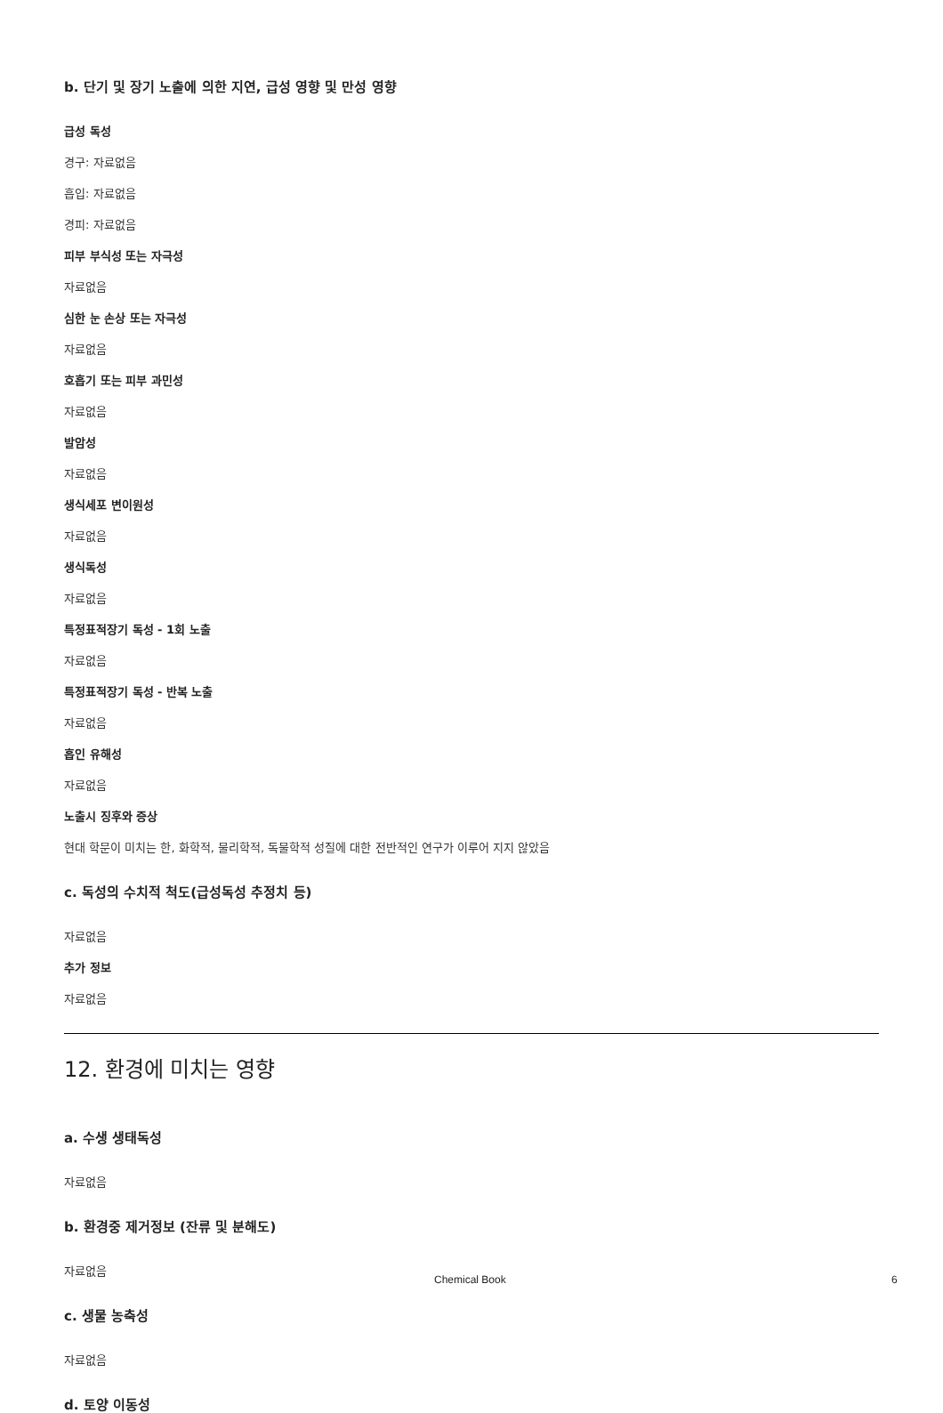b. 단기 및 장기 노출에 의한 지연, 급성 영향 및 만성 영향
급성 독성
경구: 자료없음
흡입: 자료없음
경피: 자료없음
피부 부식성 또는 자극성
자료없음
심한 눈 손상 또는 자극성
자료없음
호흡기 또는 피부 과민성
자료없음
발암성
자료없음
생식세포 변이원성
자료없음
생식독성
자료없음
특정표적장기 독성 - 1회 노출
자료없음
특정표적장기 독성 - 반복 노출
자료없음
흡인 유해성
자료없음
노출시 징후와 증상
현대 학문이 미치는 한, 화학적, 물리학적, 독물학적 성질에 대한 전반적인 연구가 이루어 지지 않았음
c. 독성의 수치적 척도(급성독성 추정치 등)
자료없음
추가 정보
자료없음
12. 환경에 미치는 영향
a. 수생 생태독성
자료없음
b. 환경중 제거정보 (잔류 및 분해도)
자료없음
c. 생물 농축성
자료없음
d. 토양 이동성
Chemical Book 6